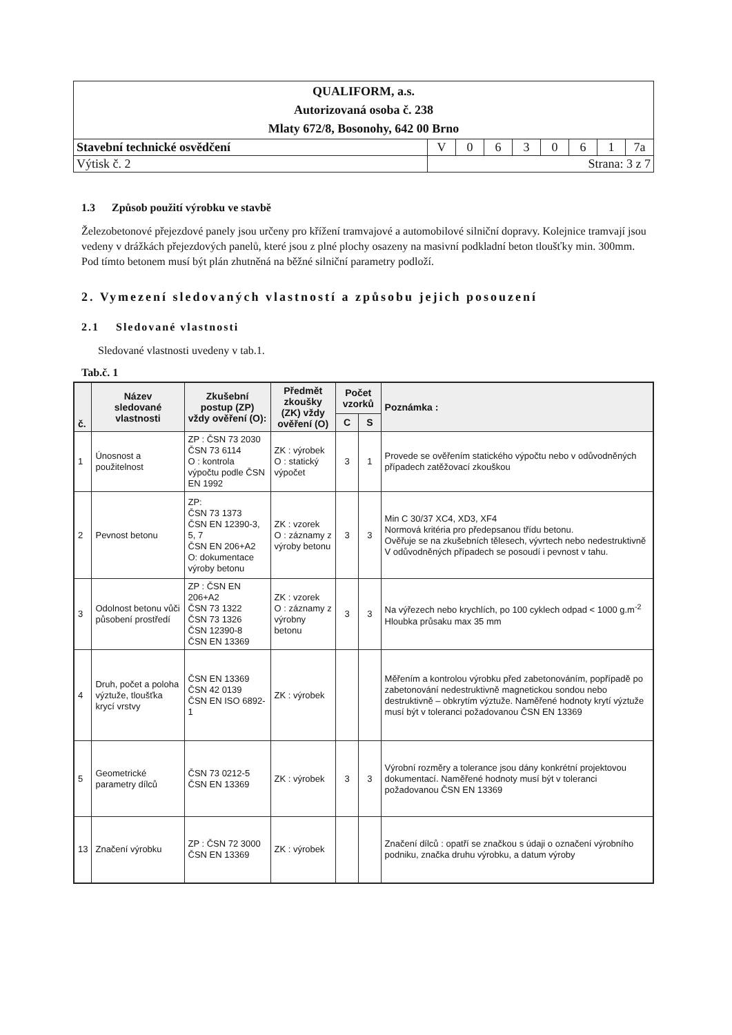| QUALIFORM, a.s. Autorizovaná osoba č. 238 Mlaty 672/8, Bosonohy, 642 00 Brno | | | | | | | | |
| Stavební technické osvědčení | V | 0 | 6 | 3 | 0 | 6 | 1 | 7a |
| Výtisk č. 2 | Strana: 3 z 7 | | | | | | | |
1.3 Způsob použití výrobku ve stavbě
Železobetonové přejezdové panely jsou určeny pro křížení tramvajové a automobilové silniční dopravy. Kolejnice tramvají jsou vedeny v drážkách přejezdových panelů, které jsou z plné plochy osazeny na masivní podkladní beton tloušťky min. 300mm. Pod tímto betonem musí být plán zhutněná na běžné silniční parametry podloží.
2. Vymezení sledovaných vlastností a způsobu jejich posouzení
2.1 Sledované vlastnosti
Sledované vlastnosti uvedeny v tab.1.
Tab.č. 1
| č. | Název sledované vlastnosti | Zkušební postup (ZP) vždy ověření (O): | Předmět zkoušky (ZK) vždy ověření (O) | Počet vzorků | | Poznámka : |
| --- | --- | --- | --- | --- | --- | --- |
| | | | | C | S | |
| 1 | Únosnost a použitelnost | ZP : ČSN 73 2030 ČSN 73 6114 O : kontrola výpočtu podle ČSN EN 1992 | ZK : výrobek O : statický výpočet | 3 | 1 | Provede se ověřením statického výpočtu nebo v odůvodněných případech zatěžovací zkouškou |
| 2 | Pevnost betonu | ZP: ČSN 73 1373 ČSN EN 12390-3, 5, 7 ČSN EN 206+A2 O: dokumentace výroby betonu | ZK : vzorek O : záznamy z výroby betonu | 3 | 3 | Min C 30/37 XC4, XD3, XF4 Normová kritéria pro předepsanou třídu betonu. Ověřuje se na zkušebních tělesech, vývrtech nebo nedestruktivně V odůvodněných případech se posoudí i pevnost v tahu. |
| 3 | Odolnost betonu vůči působení prostředí | ZP : ČSN EN 206+A2 ČSN 73 1322 ČSN 73 1326 ČSN 12390-8 ČSN EN 13369 | ZK : vzorek O : záznamy z výrobny betonu | 3 | 3 | Na výřezech nebo krychlích, po 100 cyklech odpad < 1000 g.m<sup>-2</sup> Hloubka průsaku max 35 mm |
| 4 | Druh, počet a poloha výztuže, tloušťka krycí vrstvy | ČSN EN 13369 ČSN 42 0139 ČSN EN ISO 6892-1 | ZK : výrobek | | | Měřením a kontrolou výrobku před zabetonováním, popřípadě po zabetonování nedestruktivně magnetickou sondou nebo destruktivně – obkrytím výztuže. Naměřené hodnoty krytí výztuže musí být v toleranci požadovanou ČSN EN 13369 |
| 5 | Geometrické parametry dílců | ČSN 73 0212-5 ČSN EN 13369 | ZK : výrobek | 3 | 3 | Výrobní rozměry a tolerance jsou dány konkrétní projektovou dokumentací. Naměřené hodnoty musí být v toleranci požadovanou ČSN EN 13369 |
| 13 | Značení výrobku | ZP : ČSN 72 3000 ČSN EN 13369 | ZK : výrobek | | | Značení dílců : opatří se značkou s údaji o označení výrobního podniku, značka druhu výrobku, a datum výroby |